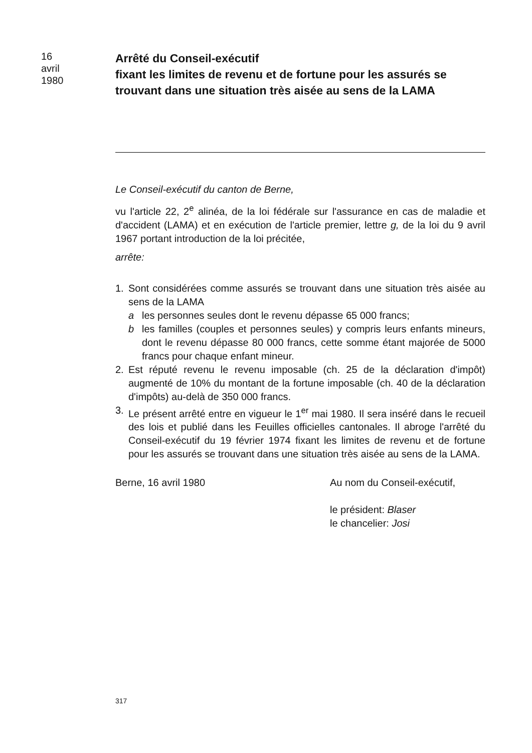16
avril
1980
Arrêté du Conseil-exécutif
fixant les limites de revenu et de fortune pour les assurés se trouvant dans une situation très aisée au sens de la LAMA
Le Conseil-exécutif du canton de Berne,
vu l'article 22, 2<sup>e</sup> alinéa, de la loi fédérale sur l'assurance en cas de maladie et d'accident (LAMA) et en exécution de l'article premier, lettre g, de la loi du 9 avril 1967 portant introduction de la loi précitée,
arrête:
1. Sont considérées comme assurés se trouvant dans une situation très aisée au sens de la LAMA
a les personnes seules dont le revenu dépasse 65 000 francs;
b les familles (couples et personnes seules) y compris leurs enfants mineurs, dont le revenu dépasse 80 000 francs, cette somme étant majorée de 5000 francs pour chaque enfant mineur.
2. Est réputé revenu le revenu imposable (ch. 25 de la déclaration d'impôt) augmenté de 10% du montant de la fortune imposable (ch. 40 de la déclaration d'impôts) au-delà de 350 000 francs.
3. Le présent arrêté entre en vigueur le 1<sup>er</sup> mai 1980. Il sera inséré dans le recueil des lois et publié dans les Feuilles officielles cantonales. Il abroge l'arrêté du Conseil-exécutif du 19 février 1974 fixant les limites de revenu et de fortune pour les assurés se trouvant dans une situation très aisée au sens de la LAMA.
Berne, 16 avril 1980 Au nom du Conseil-exécutif,
le président: Blaser
le chancelier: Josi
317